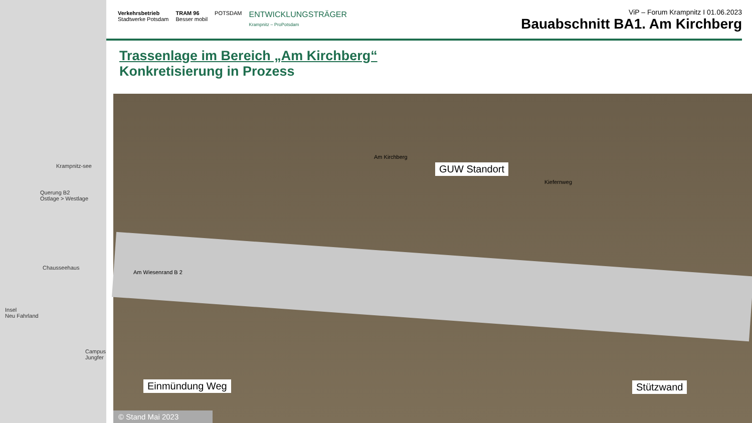Krampnitz-see
Querung B2
Ostlage > Westlage
Chausseehaus
Insel
Neu Fahrland
Campus Jungfer
Verkehrsbetrieb
Stadtwerke Potsdam TRAM 96
Besser mobil POTSDAM ENTWICKLUNGSTRÄGER
Krampnitz – ProPotsdam
ViP – Forum Krampnitz I 01.06.2023
Bauabschnitt BA1. Am Kirchberg
Trassenlage im Bereich „Am Kirchberg“
Konkretisierung in Prozess
GUW Standort
Stützwand
Einmündung Weg
Am Wiesenrand B 2
Am Kirchberg
Kiefernweg
© Stand Mai 2023